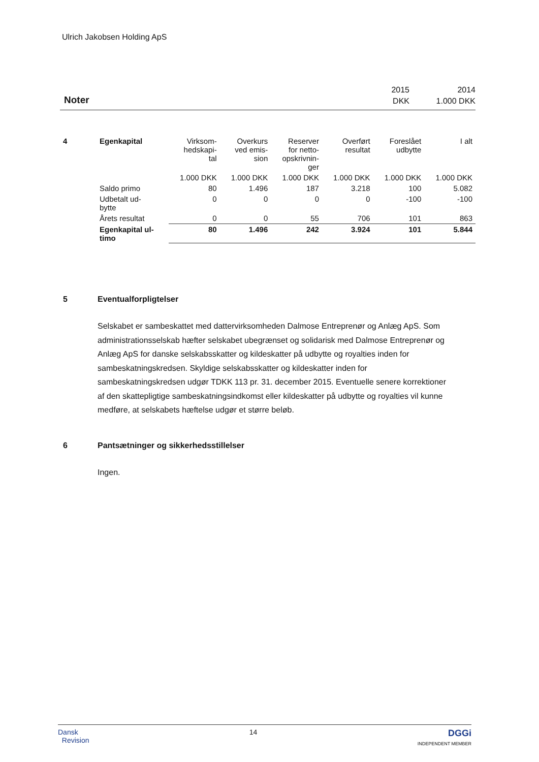Ulrich Jakobsen Holding ApS
2015 2014
Noter DKK 1.000 DKK
| 4 | Egenkapital | Virksom- hedskapi- tal | Overkurs ved emis- sion | Reserver for netto- opskrivnin- ger | Overført resultat | Foreslået udbytte | I alt |
| | | 1.000 DKK | 1.000 DKK | 1.000 DKK | 1.000 DKK | 1.000 DKK | 1.000 DKK |
| | Saldo primo | 80 | 1.496 | 187 | 3.218 | 100 | 5.082 |
| | Udbetalt ud- bytte | 0 | 0 | 0 | 0 | -100 | -100 |
| | Årets resultat | 0 | 0 | 55 | 706 | 101 | 863 |
| | Egenkapital ul- timo | 80 | 1.496 | 242 | 3.924 | 101 | 5.844 |
5 Eventualforpligtelser
Selskabet er sambeskattet med dattervirksomheden Dalmose Entreprenør og Anlæg ApS. Som administrationsselskab hæfter selskabet ubegrænset og solidarisk med Dalmose Entreprenør og Anlæg ApS for danske selskabsskatter og kildeskatter på udbytte og royalties inden for sambeskatningskredsen. Skyldige selskabsskatter og kildeskatter inden for sambeskatningskredsen udgør TDKK 113 pr. 31. december 2015. Eventuelle senere korrektioner af den skattepligtige sambeskatningsindkomst eller kildeskatter på udbytte og royalties vil kunne medføre, at selskabets hæftelse udgør et større beløb.
6 Pantsætninger og sikkerhedsstillelser
Ingen.
Dansk
Revision
14
DGGi
INDEPENDENT MEMBER